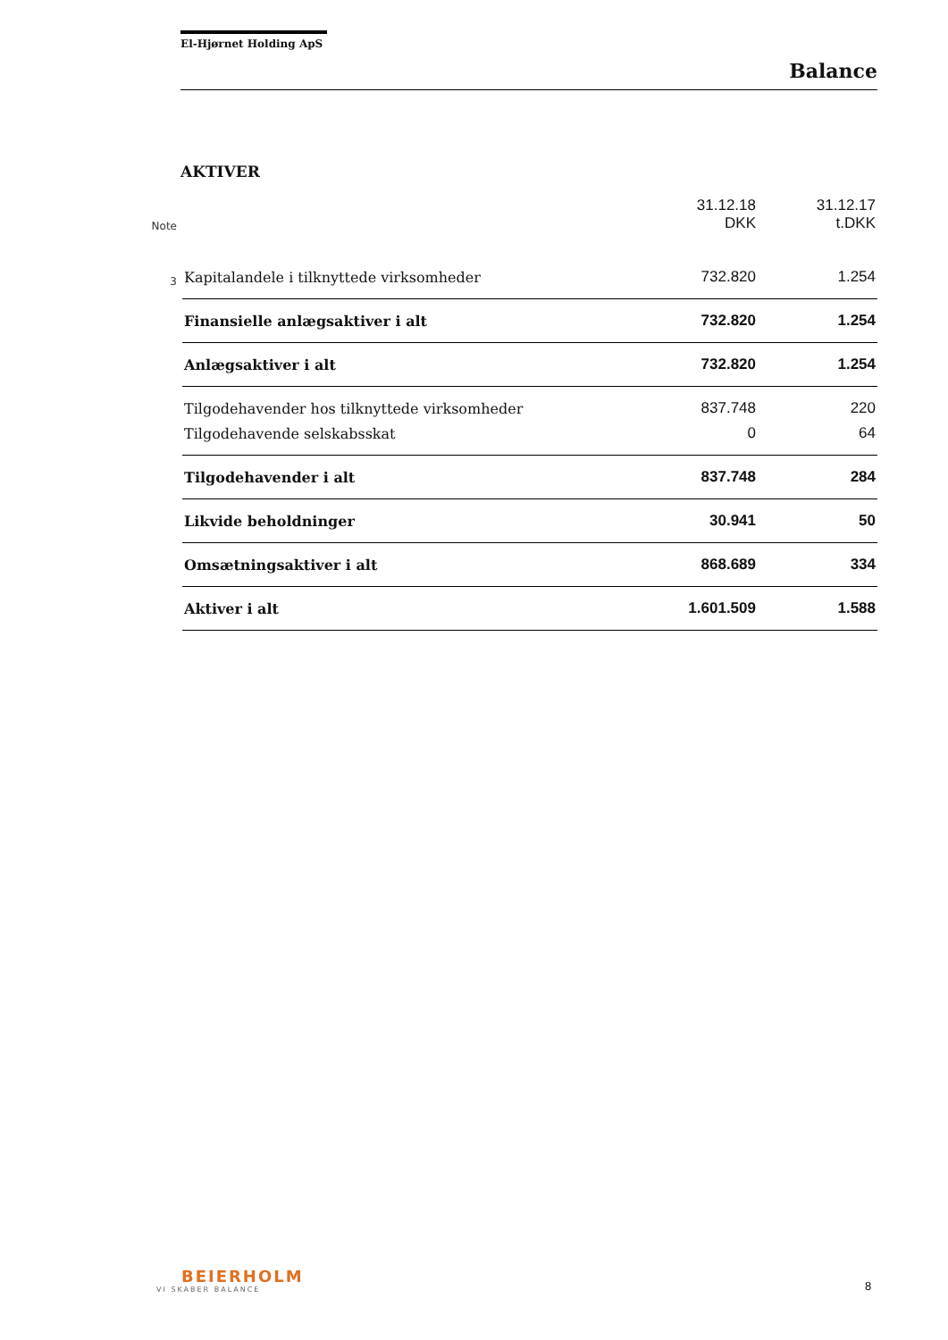El-Hjørnet Holding ApS
Balance
AKTIVER
| Note | | 31.12.18 DKK | 31.12.17 t.DKK |
| --- | --- | --- | --- |
| 3 | Kapitalandele i tilknyttede virksomheder | 732.820 | 1.254 |
| | Finansielle anlægsaktiver i alt | 732.820 | 1.254 |
| | Anlægsaktiver i alt | 732.820 | 1.254 |
| | Tilgodehavender hos tilknyttede virksomheder | 837.748 | 220 |
| | Tilgodehavende selskabsskat | 0 | 64 |
| | Tilgodehavender i alt | 837.748 | 284 |
| | Likvide beholdninger | 30.941 | 50 |
| | Omsætningsaktiver i alt | 868.689 | 334 |
| | Aktiver i alt | 1.601.509 | 1.588 |
BEIERHOLM
VI SKABER BALANCE
8